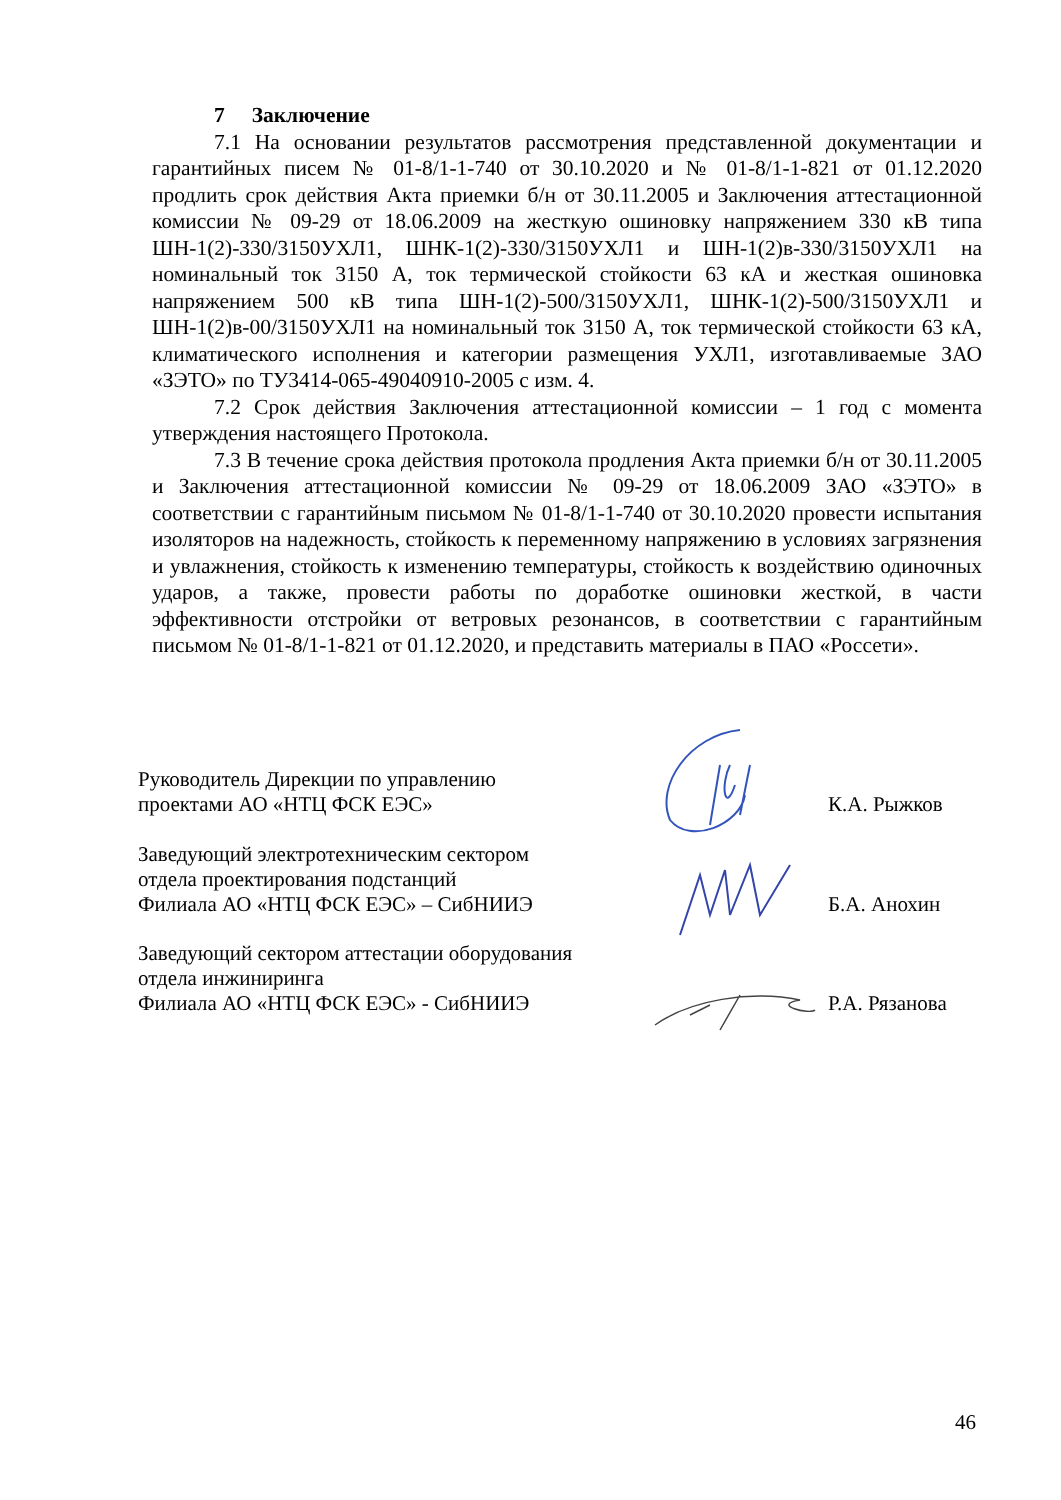7 Заключение
7.1 На основании результатов рассмотрения представленной документации и гарантийных писем № 01-8/1-1-740 от 30.10.2020 и № 01-8/1-1-821 от 01.12.2020 продлить срок действия Акта приемки б/н от 30.11.2005 и Заключения аттестационной комиссии № 09-29 от 18.06.2009 на жесткую ошиновку напряжением 330 кВ типа ШН-1(2)-330/3150УХЛ1, ШНК-1(2)-330/3150УХЛ1 и ШН-1(2)в-330/3150УХЛ1 на номинальный ток 3150 А, ток термической стойкости 63 кА и жесткая ошиновка напряжением 500 кВ типа ШН-1(2)-500/3150УХЛ1, ШНК-1(2)-500/3150УХЛ1 и ШН-1(2)в-00/3150УХЛ1 на номинальный ток 3150 А, ток термической стойкости 63 кА, климатического исполнения и категории размещения УХЛ1, изготавливаемые ЗАО «ЗЭТО» по ТУ3414-065-49040910-2005 с изм. 4.
7.2 Срок действия Заключения аттестационной комиссии – 1 год с момента утверждения настоящего Протокола.
7.3 В течение срока действия протокола продления Акта приемки б/н от 30.11.2005 и Заключения аттестационной комиссии № 09-29 от 18.06.2009 ЗАО «ЗЭТО» в соответствии с гарантийным письмом № 01-8/1-1-740 от 30.10.2020 провести испытания изоляторов на надежность, стойкость к переменному напряжению в условиях загрязнения и увлажнения, стойкость к изменению температуры, стойкость к воздействию одиночных ударов, а также, провести работы по доработке ошиновки жесткой, в части эффективности отстройки от ветровых резонансов, в соответствии с гарантийным письмом № 01-8/1-1-821 от 01.12.2020, и представить материалы в ПАО «Россети».
Руководитель Дирекции по управлению
проектами АО «НТЦ ФСК ЕЭС»
К.А. Рыжков
Заведующий электротехническим сектором
отдела проектирования подстанций
Филиала АО «НТЦ ФСК ЕЭС» – СибНИИЭ
Б.А. Анохин
Заведующий сектором аттестации оборудования
отдела инжиниринга
Филиала АО «НТЦ ФСК ЕЭС» - СибНИИЭ
Р.А. Рязанова
46